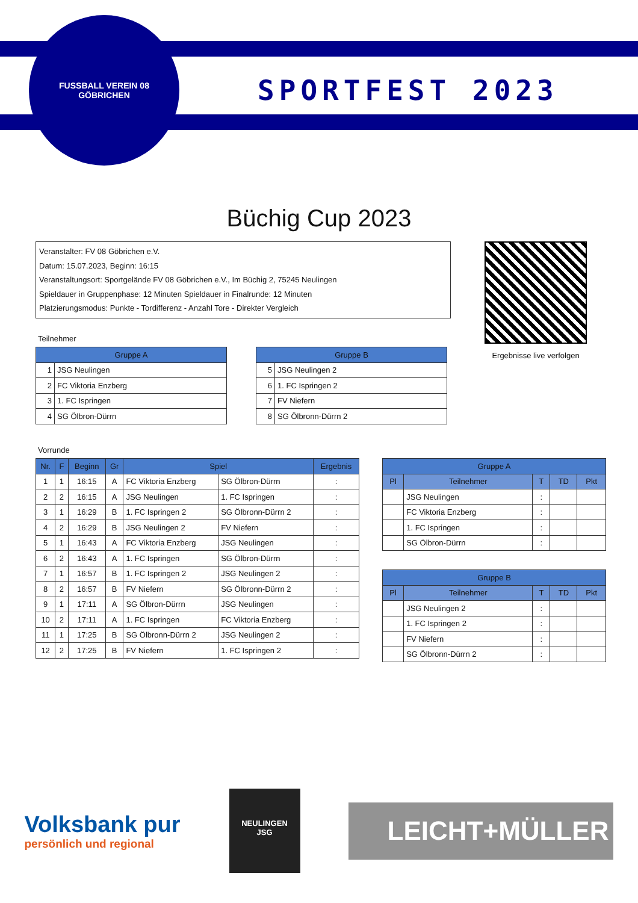FUSSBALL VEREIN 08
GÖBRICHEN
SPORTFEST 2023
Büchig Cup 2023
Veranstalter: FV 08 Göbrichen e.V.
Datum: 15.07.2023, Beginn: 16:15
Veranstaltungsort: Sportgelände FV 08 Göbrichen e.V., Im Büchig 2, 75245 Neulingen
Spieldauer in Gruppenphase: 12 Minuten Spieldauer in Finalrunde: 12 Minuten
Platzierungsmodus: Punkte - Tordifferenz - Anzahl Tore - Direkter Vergleich
Ergebnisse live verfolgen
Teilnehmer
| Gruppe A | |
| --- | --- |
| 1 | JSG Neulingen |
| 2 | FC Viktoria Enzberg |
| 3 | 1. FC Ispringen |
| 4 | SG Ölbron-Dürrn |
| Gruppe B | |
| --- | --- |
| 5 | JSG Neulingen 2 |
| 6 | 1. FC Ispringen 2 |
| 7 | FV Niefern |
| 8 | SG Ölbronn-Dürrn 2 |
Vorrunde
| Nr. | F | Beginn | Gr | Spiel | | Ergebnis |
| --- | --- | --- | --- | --- | --- | --- |
| 1 | 1 | 16:15 | A | FC Viktoria Enzberg | SG Ölbron-Dürrn | : |
| 2 | 2 | 16:15 | A | JSG Neulingen | 1. FC Ispringen | : |
| 3 | 1 | 16:29 | B | 1. FC Ispringen 2 | SG Ölbronn-Dürrn 2 | : |
| 4 | 2 | 16:29 | B | JSG Neulingen 2 | FV Niefern | : |
| 5 | 1 | 16:43 | A | FC Viktoria Enzberg | JSG Neulingen | : |
| 6 | 2 | 16:43 | A | 1. FC Ispringen | SG Ölbron-Dürrn | : |
| 7 | 1 | 16:57 | B | 1. FC Ispringen 2 | JSG Neulingen 2 | : |
| 8 | 2 | 16:57 | B | FV Niefern | SG Ölbronn-Dürrn 2 | : |
| 9 | 1 | 17:11 | A | SG Ölbron-Dürrn | JSG Neulingen | : |
| 10 | 2 | 17:11 | A | 1. FC Ispringen | FC Viktoria Enzberg | : |
| 11 | 1 | 17:25 | B | SG Ölbronn-Dürrn 2 | JSG Neulingen 2 | : |
| 12 | 2 | 17:25 | B | FV Niefern | 1. FC Ispringen 2 | : |
| Gruppe A | | | | |
| --- | --- | --- | --- | --- |
| Pl | Teilnehmer | T | TD | Pkt |
| | JSG Neulingen | : | | |
| | FC Viktoria Enzberg | : | | |
| | 1. FC Ispringen | : | | |
| | SG Ölbron-Dürrn | : | | |
| Gruppe B | | | | |
| --- | --- | --- | --- | --- |
| Pl | Teilnehmer | T | TD | Pkt |
| | JSG Neulingen 2 | : | | |
| | 1. FC Ispringen 2 | : | | |
| | FV Niefern | : | | |
| | SG Ölbronn-Dürrn 2 | : | | |
Volksbank pur
persönlich und regional
NEULINGEN
JSG
LEICHT+MÜLLER